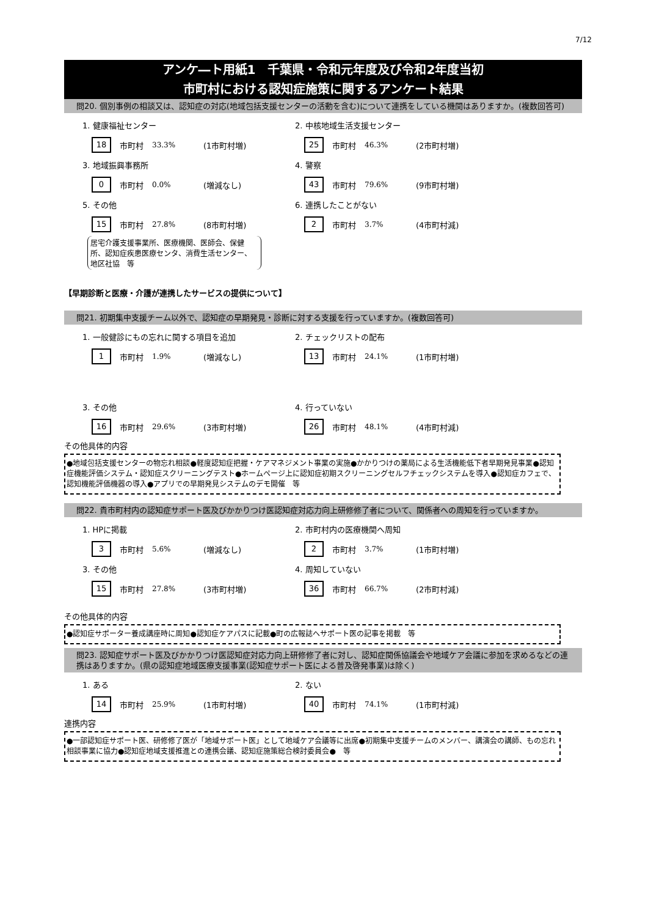7/12
アンケ―ト用紙1　千葉県・令和元年度及び令和2年度当初
市町村における認知症施策に関するアンケート結果
問20. 個別事例の相談又は、認知症の対応(地域包括支援センターの活動を含む)について連携をしている機関はありますか。(複数回答可)
1. 健康福祉センター
18 市町村 33.3% (1市町村増)
2. 中核地域生活支援センター
25 市町村 46.3% (2市町村増)
3. 地域振興事務所
0 市町村 0.0% (増減なし)
4. 警察
43 市町村 79.6% (9市町村増)
5. その他
15 市町村 27.8% (8市町村増)
居宅介護支援事業所、医療機関、医師会、保健所、認知症疾患医療センタ、消費生活センター、地区社協　等
6. 連携したことがない
2 市町村 3.7% (4市町村減)
【早期診断と医療・介護が連携したサービスの提供について】
問21. 初期集中支援チーム以外で、認知症の早期発見・診断に対する支援を行っていますか。(複数回答可)
1. 一般健診にもの忘れに関する項目を追加
1 市町村 1.9% (増減なし)
2. チェックリストの配布
13 市町村 24.1% (1市町村増)
3. その他
16 市町村 29.6% (3市町村増)
4. 行っていない
26 市町村 48.1% (4市町村減)
その他具体的内容
●地域包括支援センターの物忘れ相談●軽度認知症把握・ケアマネジメント事業の実施●かかりつけの薬局による生活機能低下者早期発見事業●認知症機能評価システム・認知症スクリーニングテスト●ホームページ上に認知症初期スクリーニングセルフチェックシステムを導入●認知症カフェで、認知機能評価機器の導入●アプリでの早期発見システムのデモ開催　等
問22. 貴市町村内の認知症サポート医及びかかりつけ医認知症対応力向上研修修了者について、関係者への周知を行っていますか。
1. HPに掲載
3 市町村 5.6% (増減なし)
2. 市町村内の医療機関へ周知
2 市町村 3.7% (1市町村増)
3. その他
15 市町村 27.8% (3市町村増)
4. 周知していない
36 市町村 66.7% (2市町村減)
その他具体的内容
●認知症サポーター養成講座時に周知●認知症ケアパスに記載●町の広報誌へサポート医の記事を掲載　等
問23. 認知症サポート医及びかかりつけ医認知症対応力向上研修修了者に対し、認知症関係協議会や地域ケア会議に参加を求めるなどの連携はありますか。(県の認知症地域医療支援事業(認知症サポート医による普及啓発事業)は除く)
1. ある
14 市町村 25.9% (1市町村増)
2. ない
40 市町村 74.1% (1市町村減)
連携内容
●一部認知症サポート医、研修修了医が「地域サポート医」として地域ケア会議等に出席●初期集中支援チームのメンバー、講演会の講師、もの忘れ相談事業に協力●認知症地域支援推進との連携会議、認知症施策総合検討委員会●　等